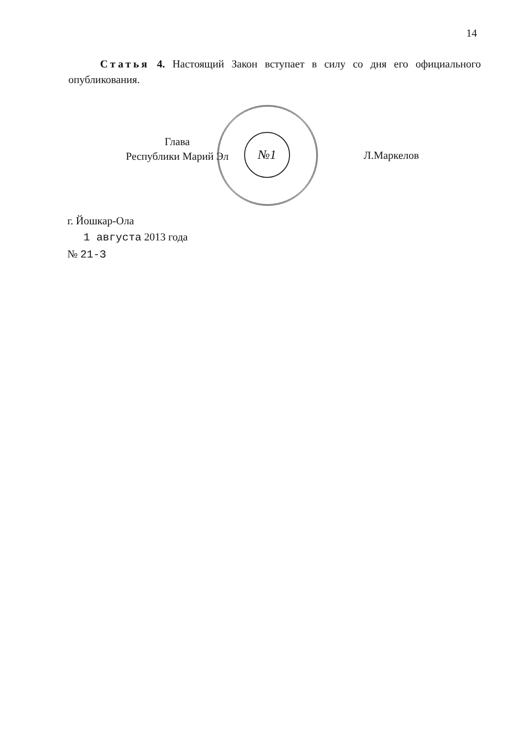14
Статья 4. Настоящий Закон вступает в силу со дня его официального опубликования.
№1
Глава
Республики Марий Эл
Л.Маркелов
г. Йошкар-Ола
1 августа 2013 года
№ 21-З